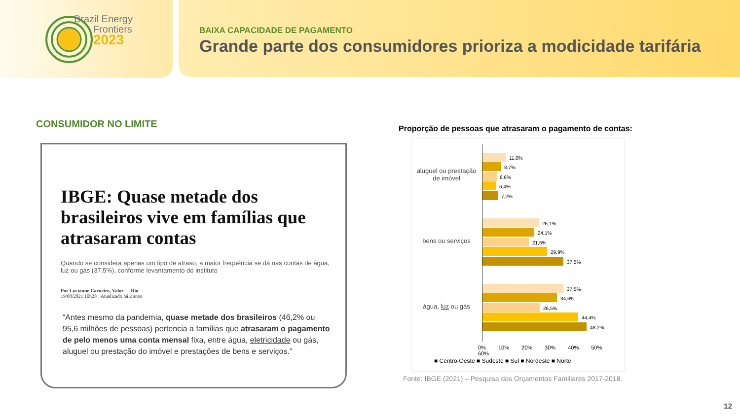Brazil Energy
Frontiers
2023
BAIXA CAPACIDADE DE PAGAMENTO
Grande parte dos consumidores prioriza a modicidade tarifária
CONSUMIDOR NO LIMITE
IBGE: Quase metade dos brasileiros vive em famílias que atrasaram contas
Quando se considera apenas um tipo de atraso, a maior frequência se dá nas contas de água, luz ou gás (37,5%), conforme levantamento do instituto
Por Lucianne Carneiro, Valor — Rio
19/08/2021 10h28 · Atualizado há 2 anos
“Antes mesmo da pandemia, quase metade dos brasileiros (46,2% ou 95,6 milhões de pessoas) pertencia a famílias que atrasaram o pagamento de pelo menos uma conta mensal fixa, entre água, eletricidade ou gás, aluguel ou prestação do imóvel e prestações de bens e serviços.”
Proporção de pessoas que atrasaram o pagamento de contas:
aluguel ou prestação de imóvel
bens ou serviços
água, luz ou gás
11,0%
8,7%
6,6%
6,4%
7,2%
26,1%
24,1%
21,6%
29,9%
37,5%
37,5%
34,6%
26,5%
44,4%
48,2%
0% 10% 20% 30% 40% 50% 60%
■ Centro-Oeste ■ Sudeste ■ Sul ■ Nordeste ■ Norte
Fonte: IBGE (2021) – Pesquisa dos Orçamentos Familiares 2017-2018.
12